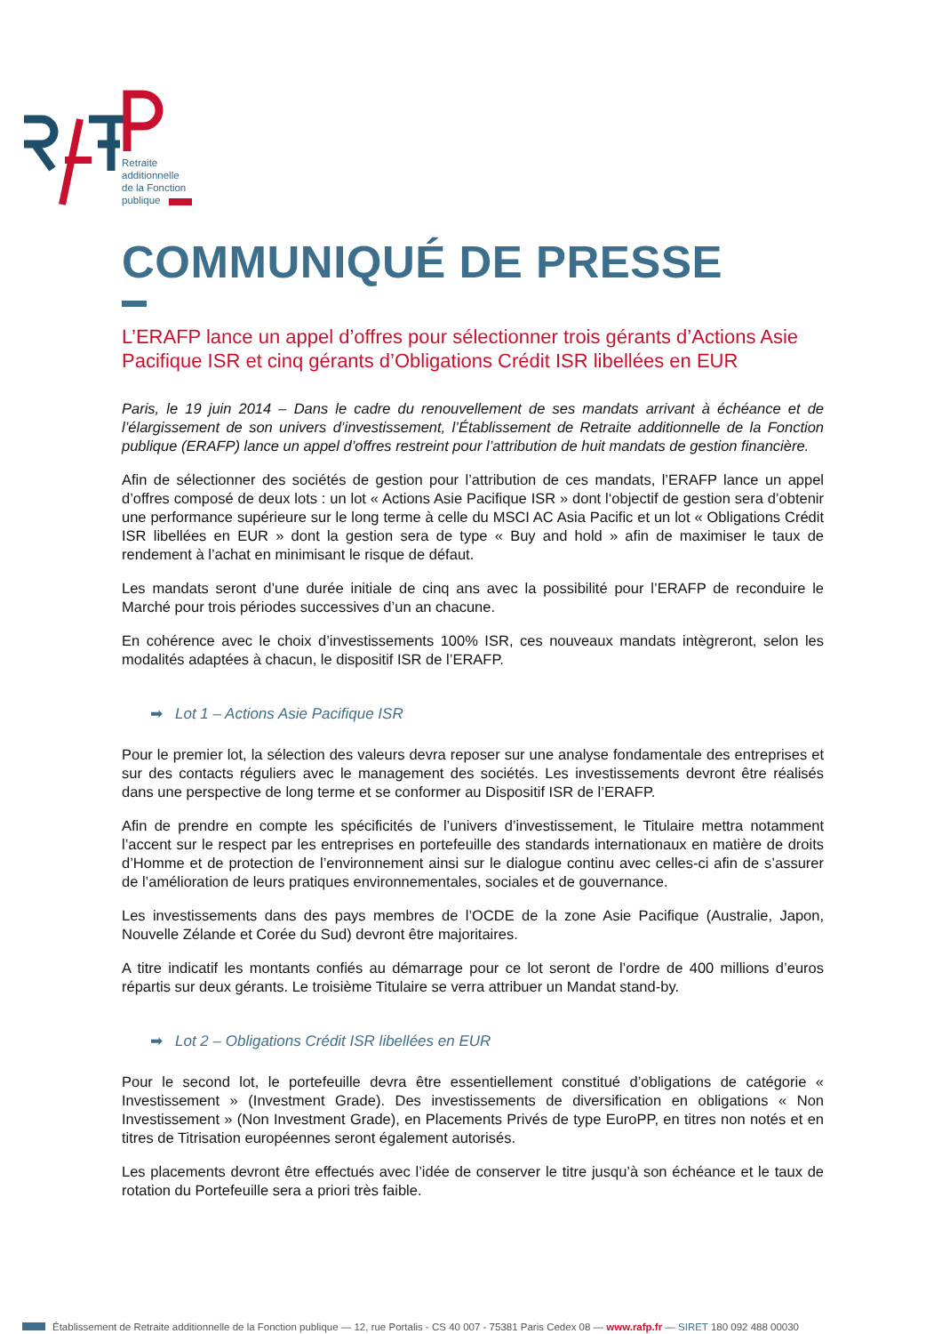Retraite
additionnelle
de la Fonction
publique
COMMUNIQUÉ DE PRESSE
L’ERAFP lance un appel d’offres pour sélectionner trois gérants d’Actions Asie Pacifique ISR et cinq gérants d’Obligations Crédit ISR libellées en EUR
Paris, le 19 juin 2014 – Dans le cadre du renouvellement de ses mandats arrivant à échéance et de l’élargissement de son univers d’investissement, l’Établissement de Retraite additionnelle de la Fonction publique (ERAFP) lance un appel d’offres restreint pour l’attribution de huit mandats de gestion financière.
Afin de sélectionner des sociétés de gestion pour l’attribution de ces mandats, l’ERAFP lance un appel d’offres composé de deux lots : un lot « Actions Asie Pacifique ISR » dont l‘objectif de gestion sera d’obtenir une performance supérieure sur le long terme à celle du MSCI AC Asia Pacific et un lot « Obligations Crédit ISR libellées en EUR » dont la gestion sera de type « Buy and hold » afin de maximiser le taux de rendement à l’achat en minimisant le risque de défaut.
Les mandats seront d’une durée initiale de cinq ans avec la possibilité pour l’ERAFP de reconduire le Marché pour trois périodes successives d’un an chacune.
En cohérence avec le choix d’investissements 100% ISR, ces nouveaux mandats intègreront, selon les modalités adaptées à chacun, le dispositif ISR de l’ERAFP.
➡ Lot 1 – Actions Asie Pacifique ISR
Pour le premier lot, la sélection des valeurs devra reposer sur une analyse fondamentale des entreprises et sur des contacts réguliers avec le management des sociétés. Les investissements devront être réalisés dans une perspective de long terme et se conformer au Dispositif ISR de l’ERAFP.
Afin de prendre en compte les spécificités de l’univers d’investissement, le Titulaire mettra notamment l’accent sur le respect par les entreprises en portefeuille des standards internationaux en matière de droits d’Homme et de protection de l’environnement ainsi sur le dialogue continu avec celles-ci afin de s’assurer de l’amélioration de leurs pratiques environnementales, sociales et de gouvernance.
Les investissements dans des pays membres de l’OCDE de la zone Asie Pacifique (Australie, Japon, Nouvelle Zélande et Corée du Sud) devront être majoritaires.
A titre indicatif les montants confiés au démarrage pour ce lot seront de l’ordre de 400 millions d’euros répartis sur deux gérants. Le troisième Titulaire se verra attribuer un Mandat stand-by.
➡ Lot 2 – Obligations Crédit ISR libellées en EUR
Pour le second lot, le portefeuille devra être essentiellement constitué d’obligations de catégorie « Investissement » (Investment Grade). Des investissements de diversification en obligations « Non Investissement » (Non Investment Grade), en Placements Privés de type EuroPP, en titres non notés et en titres de Titrisation européennes seront également autorisés.
Les placements devront être effectués avec l’idée de conserver le titre jusqu’à son échéance et le taux de rotation du Portefeuille sera a priori très faible.
Établissement de Retraite additionnelle de la Fonction publique — 12, rue Portalis - CS 40 007 - 75381 Paris Cedex 08 — www.rafp.fr — SIRET 180 092 488 00030